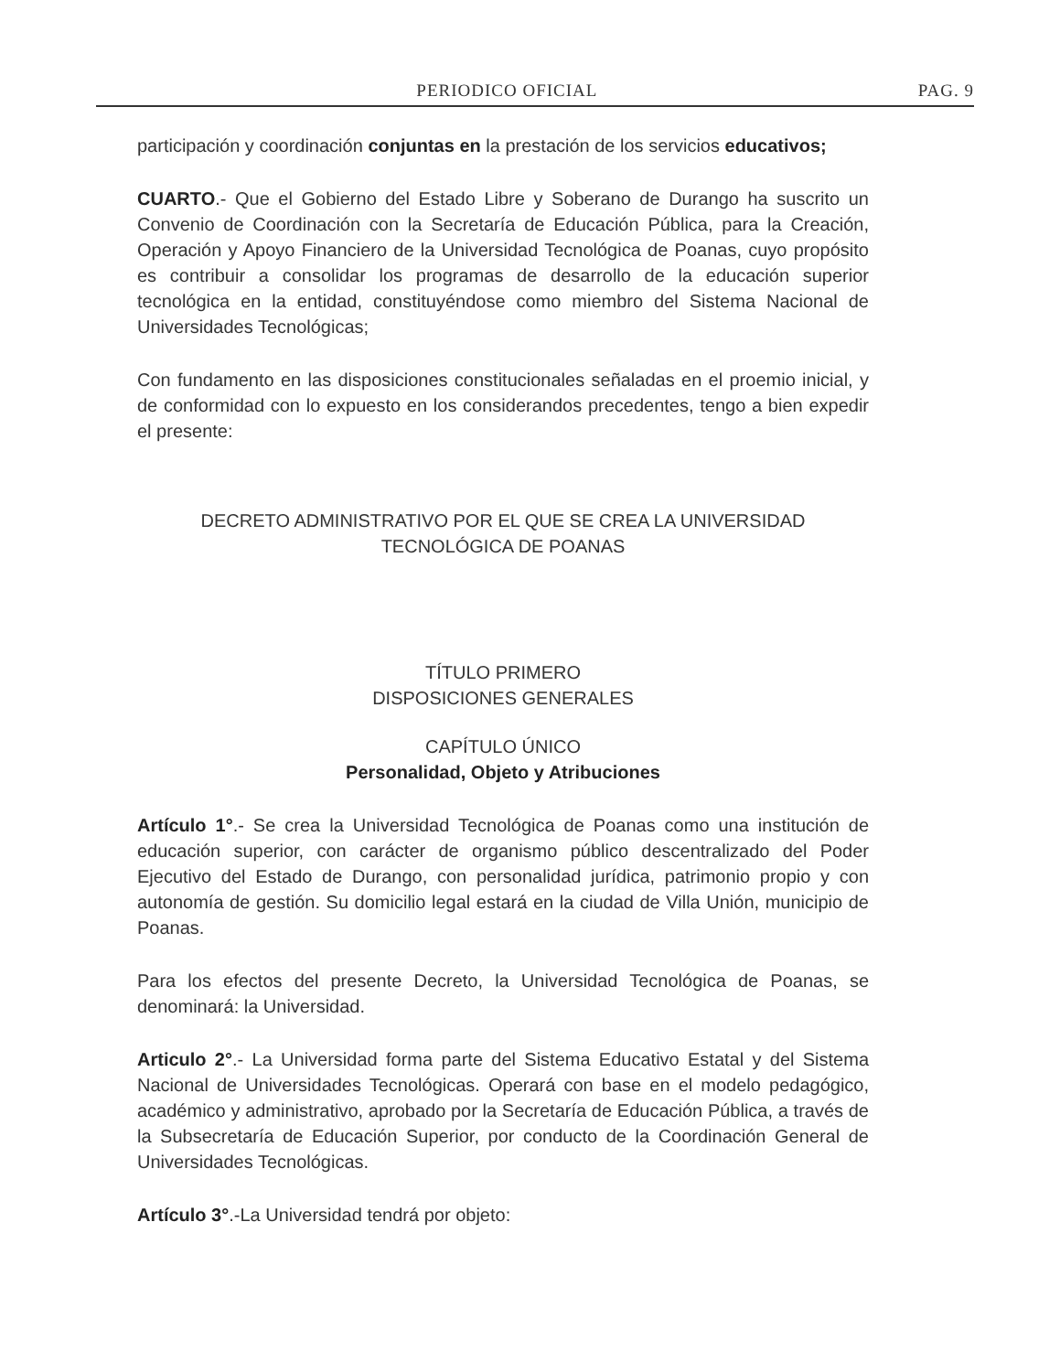PERIODICO OFICIAL PAG. 9
participación y coordinación conjuntas en la prestación de los servicios educativos;
CUARTO.- Que el Gobierno del Estado Libre y Soberano de Durango ha suscrito un Convenio de Coordinación con la Secretaría de Educación Pública, para la Creación, Operación y Apoyo Financiero de la Universidad Tecnológica de Poanas, cuyo propósito es contribuir a consolidar los programas de desarrollo de la educación superior tecnológica en la entidad, constituyéndose como miembro del Sistema Nacional de Universidades Tecnológicas;
Con fundamento en las disposiciones constitucionales señaladas en el proemio inicial, y de conformidad con lo expuesto en los considerandos precedentes, tengo a bien expedir el presente:
DECRETO ADMINISTRATIVO POR EL QUE SE CREA LA UNIVERSIDAD
TECNOLÓGICA DE POANAS
TÍTULO PRIMERO
DISPOSICIONES GENERALES
CAPÍTULO ÚNICO
Personalidad, Objeto y Atribuciones
Artículo 1°.- Se crea la Universidad Tecnológica de Poanas como una institución de educación superior, con carácter de organismo público descentralizado del Poder Ejecutivo del Estado de Durango, con personalidad jurídica, patrimonio propio y con autonomía de gestión. Su domicilio legal estará en la ciudad de Villa Unión, municipio de Poanas.
Para los efectos del presente Decreto, la Universidad Tecnológica de Poanas, se denominará: la Universidad.
Articulo 2°.- La Universidad forma parte del Sistema Educativo Estatal y del Sistema Nacional de Universidades Tecnológicas. Operará con base en el modelo pedagógico, académico y administrativo, aprobado por la Secretaría de Educación Pública, a través de la Subsecretaría de Educación Superior, por conducto de la Coordinación General de Universidades Tecnológicas.
Artículo 3°.-La Universidad tendrá por objeto: